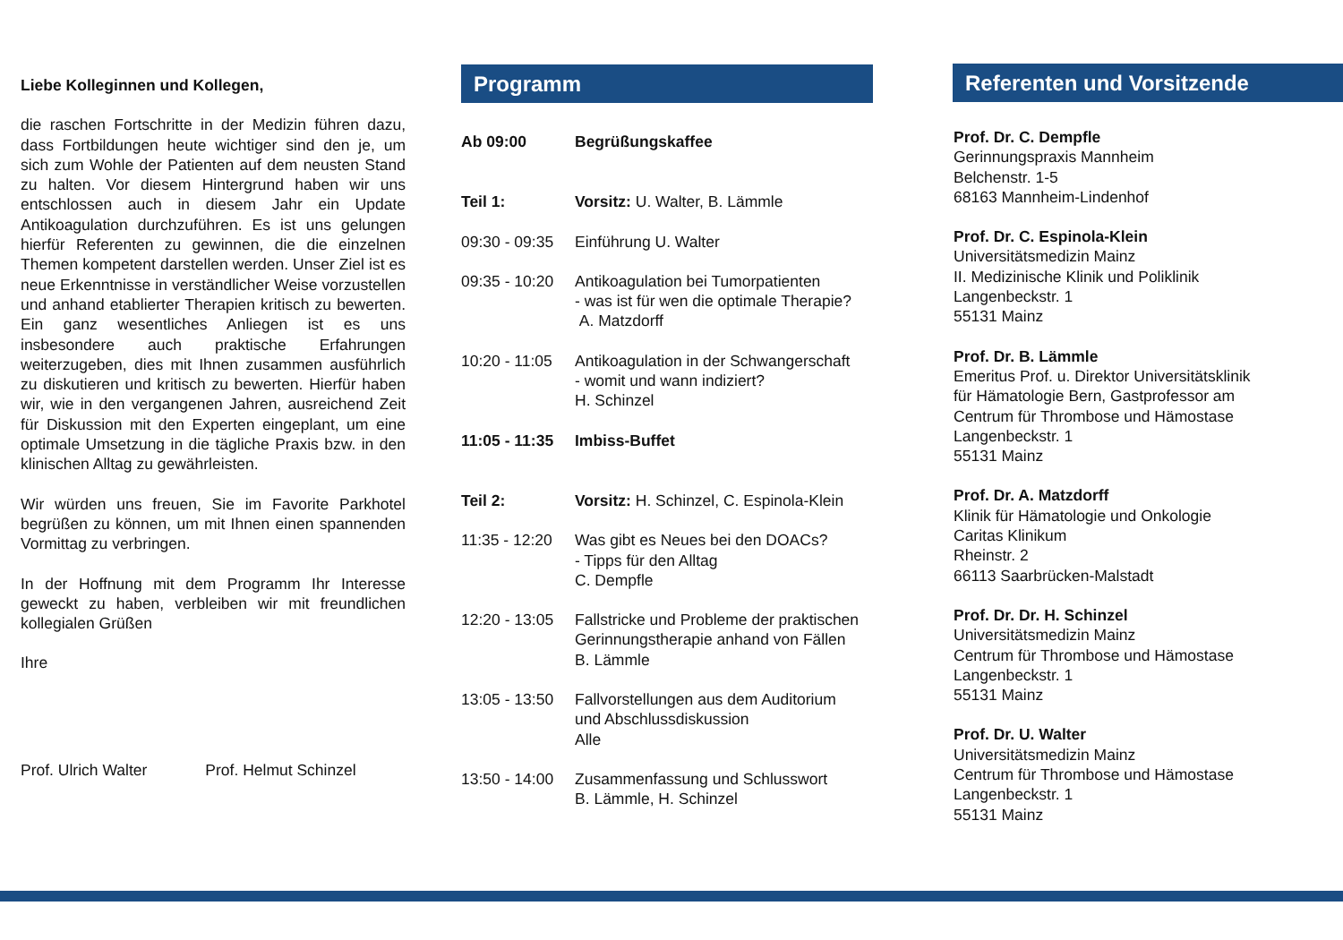Liebe Kolleginnen und Kollegen,
die raschen Fortschritte in der Medizin führen dazu, dass Fortbildungen heute wichtiger sind den je, um sich zum Wohle der Patienten auf dem neusten Stand zu halten. Vor diesem Hintergrund haben wir uns entschlossen auch in diesem Jahr ein Update Antikoagulation durchzuführen. Es ist uns gelungen hierfür Referenten zu gewinnen, die die einzelnen Themen kompetent darstellen werden. Unser Ziel ist es neue Erkenntnisse in verständlicher Weise vorzustellen und anhand etablierter Therapien kritisch zu bewerten. Ein ganz wesentliches Anliegen ist es uns insbesondere auch praktische Erfahrungen weiterzugeben, dies mit Ihnen zusammen ausführlich zu diskutieren und kritisch zu bewerten. Hierfür haben wir, wie in den vergangenen Jahren, ausreichend Zeit für Diskussion mit den Experten eingeplant, um eine optimale Umsetzung in die tägliche Praxis bzw. in den klinischen Alltag zu gewährleisten.
Wir würden uns freuen, Sie im Favorite Parkhotel begrüßen zu können, um mit Ihnen einen spannenden Vormittag zu verbringen.
In der Hoffnung mit dem Programm Ihr Interesse geweckt zu haben, verbleiben wir mit freundlichen kollegialen Grüßen
Ihre
Prof. Ulrich Walter Prof. Helmut Schinzel
Programm
Ab 09:00 Begrüßungskaffee
Teil 1: Vorsitz: U. Walter, B. Lämmle
09:30 - 09:35 Einführung U. Walter
09:35 - 10:20 Antikoagulation bei Tumorpatienten
- was ist für wen die optimale Therapie?
A. Matzdorff
10:20 - 11:05 Antikoagulation in der Schwangerschaft
- womit und wann indiziert?
H. Schinzel
11:05 - 11:35 Imbiss-Buffet
Teil 2: Vorsitz: H. Schinzel, C. Espinola-Klein
11:35 - 12:20 Was gibt es Neues bei den DOACs?
- Tipps für den Alltag
C. Dempfle
12:20 - 13:05 Fallstricke und Probleme der praktischen
Gerinnungstherapie anhand von Fällen
B. Lämmle
13:05 - 13:50 Fallvorstellungen aus dem Auditorium
und Abschlussdiskussion
Alle
13:50 - 14:00 Zusammenfassung und Schlusswort
B. Lämmle, H. Schinzel
Referenten und Vorsitzende
Prof. Dr. C. Dempfle
Gerinnungspraxis Mannheim
Belchenstr. 1-5
68163 Mannheim-Lindenhof
Prof. Dr. C. Espinola-Klein
Universitätsmedizin Mainz
II. Medizinische Klinik und Poliklinik
Langenbeckstr. 1
55131 Mainz
Prof. Dr. B. Lämmle
Emeritus Prof. u. Direktor Universitätsklinik
für Hämatologie Bern, Gastprofessor am
Centrum für Thrombose und Hämostase
Langenbeckstr. 1
55131 Mainz
Prof. Dr. A. Matzdorff
Klinik für Hämatologie und Onkologie
Caritas Klinikum
Rheinstr. 2
66113 Saarbrücken-Malstadt
Prof. Dr. Dr. H. Schinzel
Universitätsmedizin Mainz
Centrum für Thrombose und Hämostase
Langenbeckstr. 1
55131 Mainz
Prof. Dr. U. Walter
Universitätsmedizin Mainz
Centrum für Thrombose und Hämostase
Langenbeckstr. 1
55131 Mainz